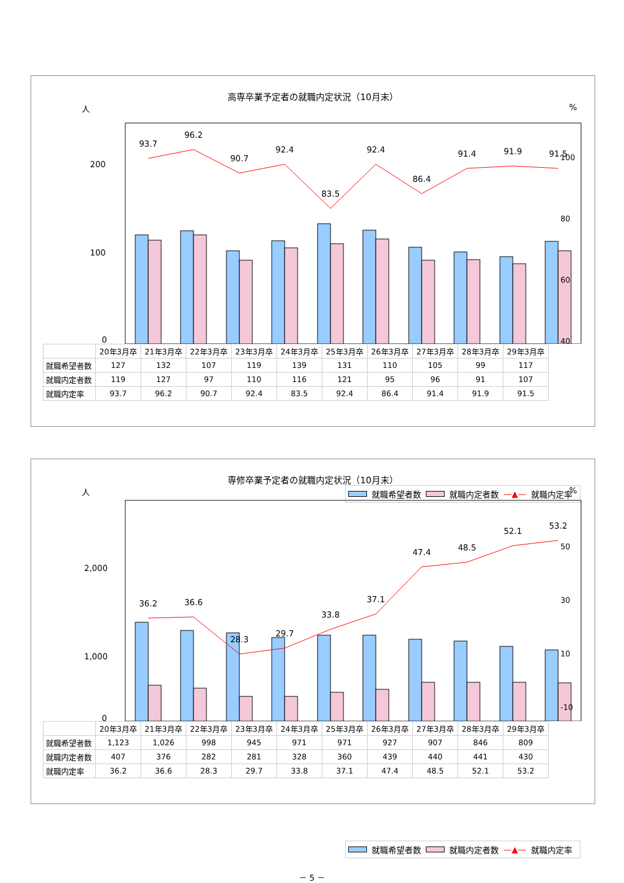高専卒業予定者の就職内定状況（10月末）
人%
200
100
0
93.7
96.2
90.7
92.4
83.5
92.4
86.4
91.4
91.9
91.5
| | 20年3月卒 | 21年3月卒 | 22年3月卒 | 23年3月卒 | 24年3月卒 | 25年3月卒 | 26年3月卒 | 27年3月卒 | 28年3月卒 | 29年3月卒 |
| --- | --- | --- | --- | --- | --- | --- | --- | --- | --- | --- |
| 就職希望者数 | 127 | 132 | 107 | 119 | 139 | 131 | 110 | 105 | 99 | 117 |
| 就職内定者数 | 119 | 127 | 97 | 110 | 116 | 121 | 95 | 96 | 91 | 107 |
| 就職内定率 | 93.7 | 96.2 | 90.7 | 92.4 | 83.5 | 92.4 | 86.4 | 91.4 | 91.9 | 91.5 |
100
80
60
40
就職希望者数 就職内定者数 —▲— 就職内定率
専修卒業予定者の就職内定状況（10月末）
人%
2,000
1,000
0
36.2
36.6
28.3
29.7
33.8
37.1
47.4
48.5
52.1
53.2
| | 20年3月卒 | 21年3月卒 | 22年3月卒 | 23年3月卒 | 24年3月卒 | 25年3月卒 | 26年3月卒 | 27年3月卒 | 28年3月卒 | 29年3月卒 |
| --- | --- | --- | --- | --- | --- | --- | --- | --- | --- | --- |
| 就職希望者数 | 1,123 | 1,026 | 998 | 945 | 971 | 971 | 927 | 907 | 846 | 809 |
| 就職内定者数 | 407 | 376 | 282 | 281 | 328 | 360 | 439 | 440 | 441 | 430 |
| 就職内定率 | 36.2 | 36.6 | 28.3 | 29.7 | 33.8 | 37.1 | 47.4 | 48.5 | 52.1 | 53.2 |
50
30
10
-10
就職希望者数 就職内定者数 —▲— 就職内定率
－ 5 －